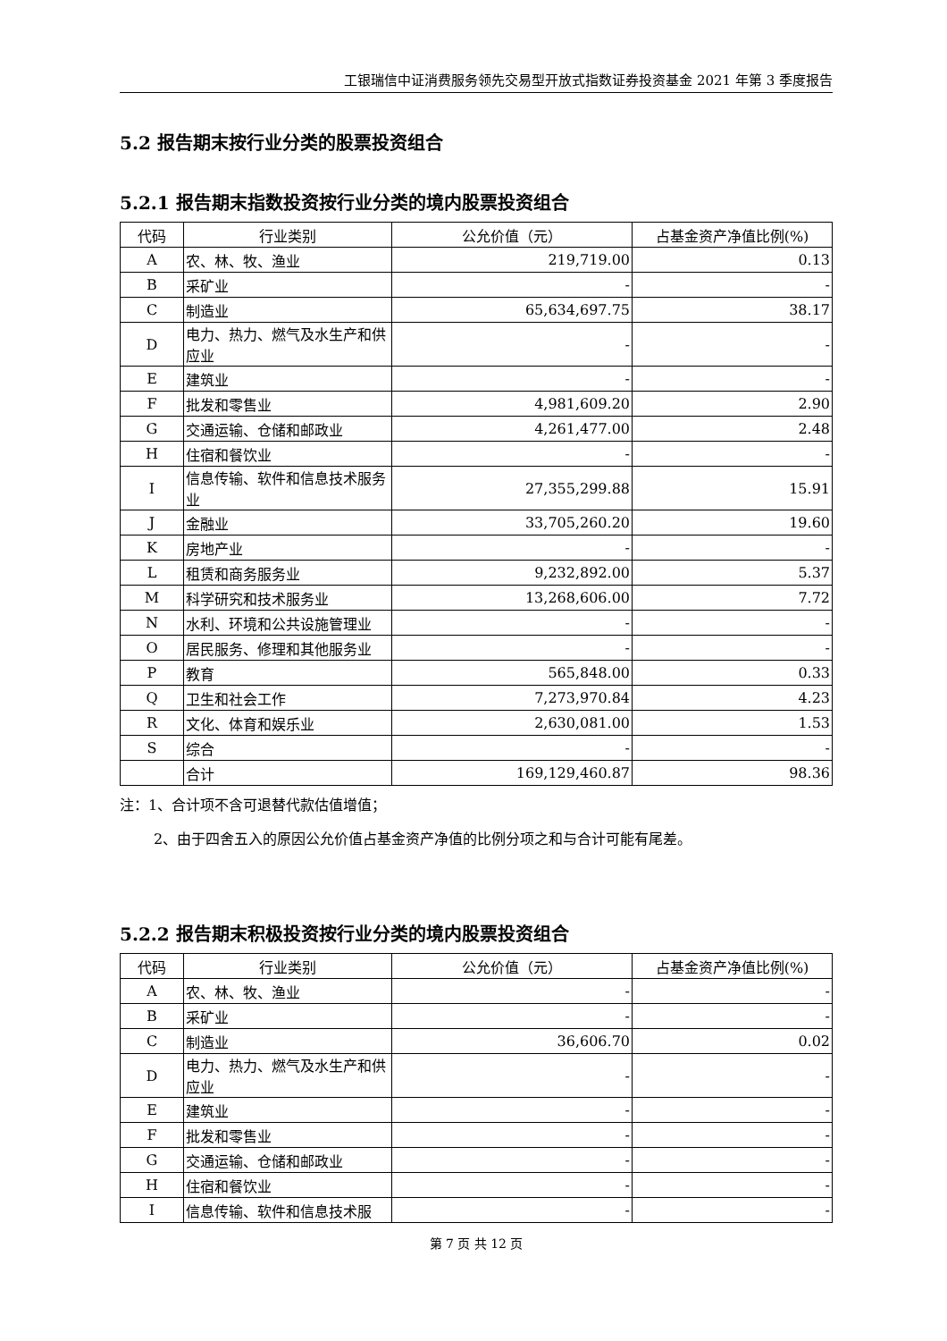工银瑞信中证消费服务领先交易型开放式指数证券投资基金 2021 年第 3 季度报告
5.2 报告期末按行业分类的股票投资组合
5.2.1 报告期末指数投资按行业分类的境内股票投资组合
| 代码 | 行业类别 | 公允价值（元） | 占基金资产净值比例(%) |
| --- | --- | --- | --- |
| A | 农、林、牧、渔业 | 219,719.00 | 0.13 |
| B | 采矿业 | - | - |
| C | 制造业 | 65,634,697.75 | 38.17 |
| D | 电力、热力、燃气及水生产和供应业 | - | - |
| E | 建筑业 | - | - |
| F | 批发和零售业 | 4,981,609.20 | 2.90 |
| G | 交通运输、仓储和邮政业 | 4,261,477.00 | 2.48 |
| H | 住宿和餐饮业 | - | - |
| I | 信息传输、软件和信息技术服务业 | 27,355,299.88 | 15.91 |
| J | 金融业 | 33,705,260.20 | 19.60 |
| K | 房地产业 | - | - |
| L | 租赁和商务服务业 | 9,232,892.00 | 5.37 |
| M | 科学研究和技术服务业 | 13,268,606.00 | 7.72 |
| N | 水利、环境和公共设施管理业 | - | - |
| O | 居民服务、修理和其他服务业 | - | - |
| P | 教育 | 565,848.00 | 0.33 |
| Q | 卫生和社会工作 | 7,273,970.84 | 4.23 |
| R | 文化、体育和娱乐业 | 2,630,081.00 | 1.53 |
| S | 综合 | - | - |
| | 合计 | 169,129,460.87 | 98.36 |
注：1、合计项不含可退替代款估值增值；
2、由于四舍五入的原因公允价值占基金资产净值的比例分项之和与合计可能有尾差。
5.2.2 报告期末积极投资按行业分类的境内股票投资组合
| 代码 | 行业类别 | 公允价值（元） | 占基金资产净值比例(%) |
| --- | --- | --- | --- |
| A | 农、林、牧、渔业 | - | - |
| B | 采矿业 | - | - |
| C | 制造业 | 36,606.70 | 0.02 |
| D | 电力、热力、燃气及水生产和供应业 | - | - |
| E | 建筑业 | - | - |
| F | 批发和零售业 | - | - |
| G | 交通运输、仓储和邮政业 | - | - |
| H | 住宿和餐饮业 | - | - |
| I | 信息传输、软件和信息技术服 | - | - |
第 7 页 共 12 页